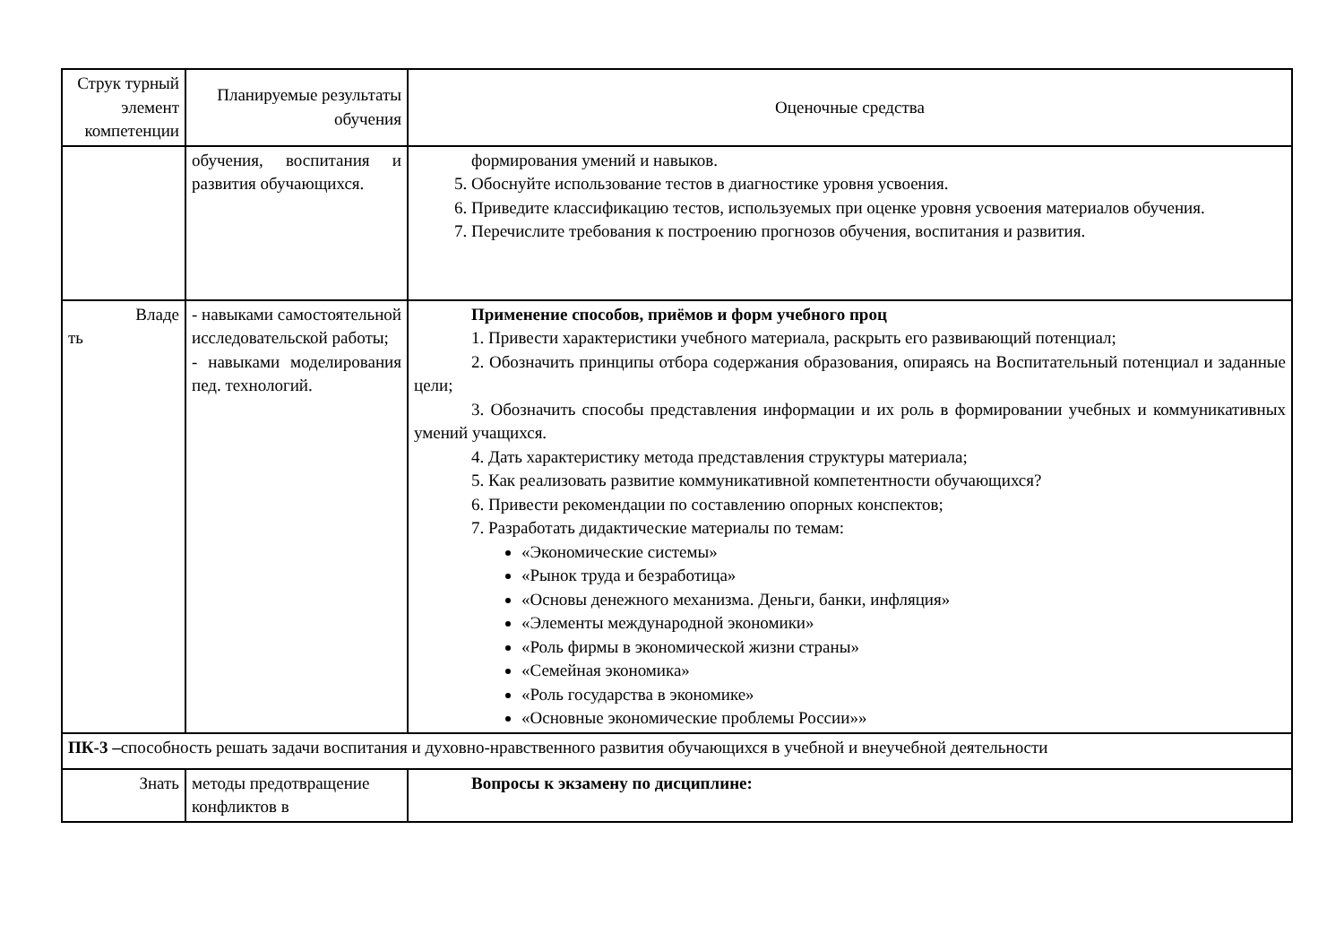| Струк турный элемент компетенции | Планируемые результаты обучения | Оценочные средства |
| | обучения, воспитания и развития обучающихся. | формирования умений и навыков. 5. Обоснуйте использование тестов в диагностике уровня усвоения. 6. Приведите классификацию тестов, используемых при оценке уровня усвоения материалов обучения. 7. Перечислите требования к построению прогнозов обучения, воспитания и развития. |
| Владе ть | - навыками самостоятельной исследовательской работы; - навыками моделирования пед. технологий. | Применение способов, приёмов и форм учебного проц 1. Привести характеристики учебного материала, раскрыть его развивающий потенциал; 2. Обозначить принципы отбора содержания образования, опираясь на Воспитательный потенциал и заданные цели; 3. Обозначить способы представления информации и их роль в формировании учебных и коммуникативных умений учащихся. 4. Дать характеристику метода представления структуры материала; 5. Как реализовать развитие коммуникативной компетентности обучающихся? 6. Привести рекомендации по составлению опорных конспектов; 7. Разработать дидактические материалы по темам: «Экономические системы» «Рынок труда и безработица» «Основы денежного механизма. Деньги, банки, инфляция» «Элементы международной экономики» «Роль фирмы в экономической жизни страны» «Семейная экономика» «Роль государства в экономике» «Основные экономические проблемы России»» |
| ПК-3 – способность решать задачи воспитания и духовно-нравственного развития обучающихся в учебной и внеучебной деятельности | | |
| Знать | методы предотвращение конфликтов в | Вопросы к экзамену по дисциплине: |